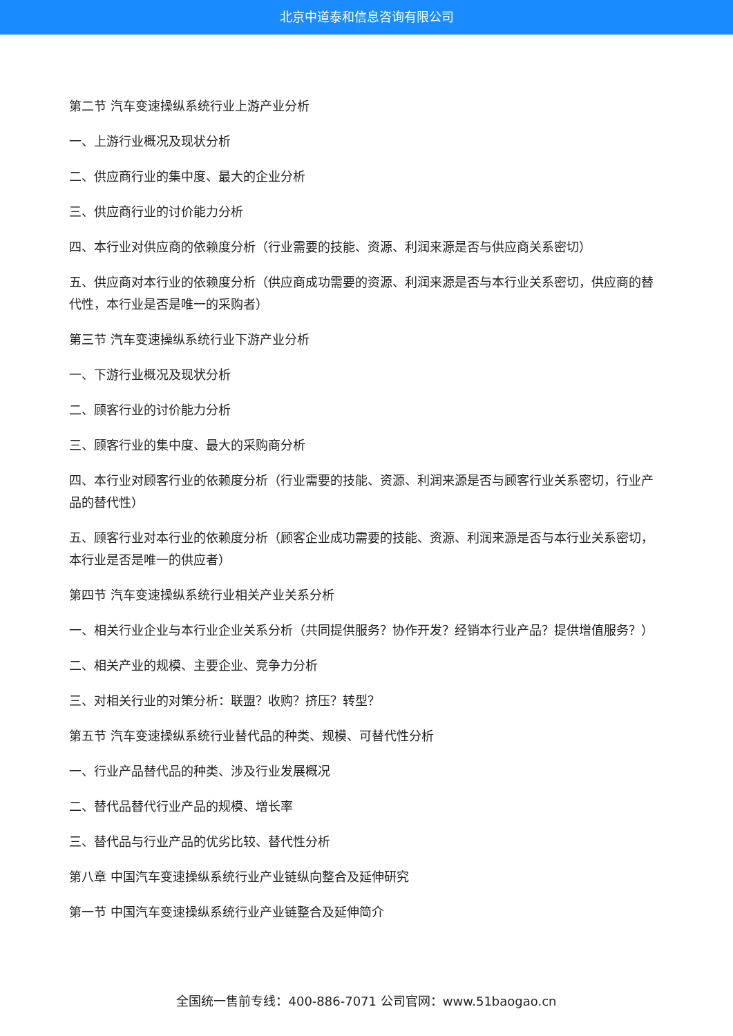北京中道泰和信息咨询有限公司
第二节 汽车变速操纵系统行业上游产业分析
一、上游行业概况及现状分析
二、供应商行业的集中度、最大的企业分析
三、供应商行业的讨价能力分析
四、本行业对供应商的依赖度分析（行业需要的技能、资源、利润来源是否与供应商关系密切）
五、供应商对本行业的依赖度分析（供应商成功需要的资源、利润来源是否与本行业关系密切，供应商的替代性，本行业是否是唯一的采购者）
第三节 汽车变速操纵系统行业下游产业分析
一、下游行业概况及现状分析
二、顾客行业的讨价能力分析
三、顾客行业的集中度、最大的采购商分析
四、本行业对顾客行业的依赖度分析（行业需要的技能、资源、利润来源是否与顾客行业关系密切，行业产品的替代性）
五、顾客行业对本行业的依赖度分析（顾客企业成功需要的技能、资源、利润来源是否与本行业关系密切，本行业是否是唯一的供应者）
第四节 汽车变速操纵系统行业相关产业关系分析
一、相关行业企业与本行业企业关系分析（共同提供服务？协作开发？经销本行业产品？提供增值服务？）
二、相关产业的规模、主要企业、竞争力分析
三、对相关行业的对策分析：联盟？收购？挤压？转型？
第五节 汽车变速操纵系统行业替代品的种类、规模、可替代性分析
一、行业产品替代品的种类、涉及行业发展概况
二、替代品替代行业产品的规模、增长率
三、替代品与行业产品的优劣比较、替代性分析
第八章 中国汽车变速操纵系统行业产业链纵向整合及延伸研究
第一节 中国汽车变速操纵系统行业产业链整合及延伸简介
全国统一售前专线：400-886-7071 公司官网：www.51baogao.cn